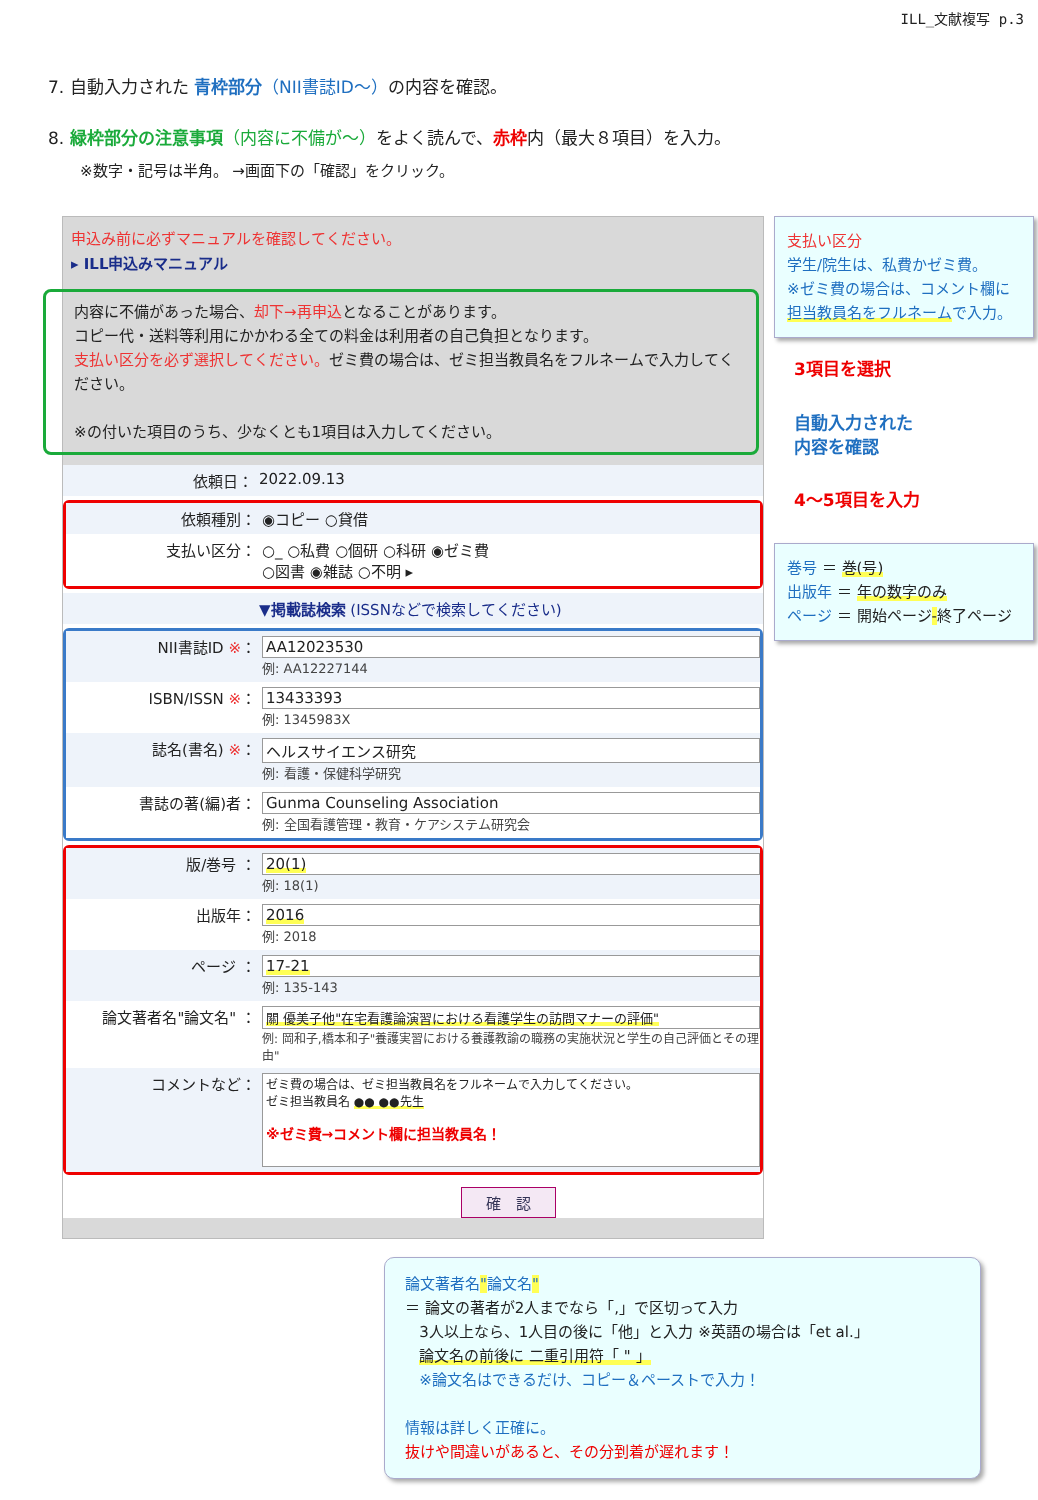ILL_文献複写 p.3
7. 自動入力された 青枠部分（NII書誌ID～）の内容を確認。
8. 緑枠部分の注意事項（内容に不備が～）をよく読んで、赤枠内（最大８項目）を入力。
※数字・記号は半角。 →画面下の「確認」をクリック。
申込み前に必ずマニュアルを確認してください。
▸ ILL申込みマニュアル
内容に不備があった場合、却下→再申込となることがあります。
コピー代・送料等利用にかかわる全ての料金は利用者の自己負担となります。
支払い区分を必ず選択してください。ゼミ費の場合は、ゼミ担当教員名をフルネームで入力してください。
※の付いた項目のうち、少なくとも1項目は入力してください。
依頼日： 2022.09.13
依頼種別： ◉コピー ○貸借
支払い区分： ○_ ○私費 ○個研 ○科研 ◉ゼミ費
○図書 ◉雑誌 ○不明 ▸
▼掲載誌検索 (ISSNなどで検索してください)
NII書誌ID ※： AA12023530
例: AA12227144
ISBN/ISSN ※： 13433393
例: 1345983X
誌名(書名) ※： ヘルスサイエンス研究
例: 看護・保健科学研究
書誌の著(編)者： Gunma Counseling Association
例: 全国看護管理・教育・ケアシステム研究会
版/巻号 ： 20(1)
例: 18(1)
出版年： 2016
例: 2018
ページ ： 17-21
例: 135-143
論文著者名"論文名" ：
關 優美子他"在宅看護論演習における看護学生の訪問マナーの評価"
例: 岡和子,橋本和子"養護実習における養護教諭の職務の実施状況と学生の自己評価とその理由"
コメントなど：
ゼミ費の場合は、ゼミ担当教員名をフルネームで入力してください。
ゼミ担当教員名 ●● ●●先生
※ゼミ費→コメント欄に担当教員名！
確　認
支払い区分
学生/院生は、私費かゼミ費。
※ゼミ費の場合は、コメント欄に
担当教員名をフルネームで入力。
3項目を選択
自動入力された
内容を確認
4～5項目を入力
巻号 ＝ 巻(号)
出版年 ＝ 年の数字のみ
ページ ＝ 開始ページ-終了ページ
論文著者名"論文名"
＝ 論文の著者が2人までなら「,」で区切って入力
3人以上なら、1人目の後に「他」と入力 ※英語の場合は「et al.」
論文名の前後に 二重引用符「 " 」
※論文名はできるだけ、コピー＆ペーストで入力！
情報は詳しく正確に。
抜けや間違いがあると、その分到着が遅れます！